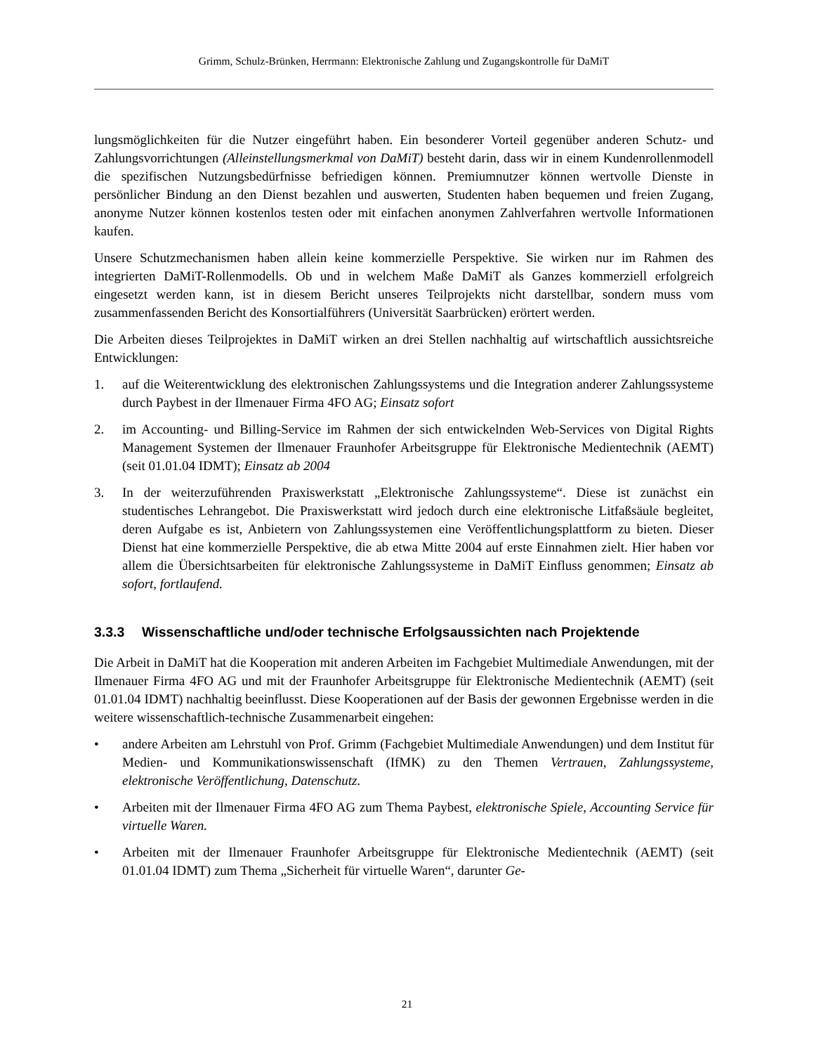Grimm, Schulz-Brünken, Herrmann: Elektronische Zahlung und Zugangskontrolle für DaMiT
lungsmöglichkeiten für die Nutzer eingeführt haben. Ein besonderer Vorteil gegenüber anderen Schutz- und Zahlungsvorrichtungen (Alleinstellungsmerkmal von DaMiT) besteht darin, dass wir in einem Kundenrollenmodell die spezifischen Nutzungsbedürfnisse befriedigen können. Premiumnutzer können wertvolle Dienste in persönlicher Bindung an den Dienst bezahlen und auswerten, Studenten haben bequemen und freien Zugang, anonyme Nutzer können kostenlos testen oder mit einfachen anonymen Zahlverfahren wertvolle Informationen kaufen.
Unsere Schutzmechanismen haben allein keine kommerzielle Perspektive. Sie wirken nur im Rahmen des integrierten DaMiT-Rollenmodells. Ob und in welchem Maße DaMiT als Ganzes kommerziell erfolgreich eingesetzt werden kann, ist in diesem Bericht unseres Teilprojekts nicht darstellbar, sondern muss vom zusammenfassenden Bericht des Konsortialführers (Universität Saarbrücken) erörtert werden.
Die Arbeiten dieses Teilprojektes in DaMiT wirken an drei Stellen nachhaltig auf wirtschaftlich aussichtsreiche Entwicklungen:
1. auf die Weiterentwicklung des elektronischen Zahlungssystems und die Integration anderer Zahlungssysteme durch Paybest in der Ilmenauer Firma 4FO AG; Einsatz sofort
2. im Accounting- und Billing-Service im Rahmen der sich entwickelnden Web-Services von Digital Rights Management Systemen der Ilmenauer Fraunhofer Arbeitsgruppe für Elektronische Medientechnik (AEMT) (seit 01.01.04 IDMT); Einsatz ab 2004
3. In der weiterzuführenden Praxiswerkstatt „Elektronische Zahlungssysteme“. Diese ist zunächst ein studentisches Lehrangebot. Die Praxiswerkstatt wird jedoch durch eine elektronische Litfaßsäule begleitet, deren Aufgabe es ist, Anbietern von Zahlungssystemen eine Veröffentlichungsplattform zu bieten. Dieser Dienst hat eine kommerzielle Perspektive, die ab etwa Mitte 2004 auf erste Einnahmen zielt. Hier haben vor allem die Übersichtsarbeiten für elektronische Zahlungssysteme in DaMiT Einfluss genommen; Einsatz ab sofort, fortlaufend.
3.3.3 Wissenschaftliche und/oder technische Erfolgsaussichten nach Projektende
Die Arbeit in DaMiT hat die Kooperation mit anderen Arbeiten im Fachgebiet Multimediale Anwendungen, mit der Ilmenauer Firma 4FO AG und mit der Fraunhofer Arbeitsgruppe für Elektronische Medientechnik (AEMT) (seit 01.01.04 IDMT) nachhaltig beeinflusst. Diese Kooperationen auf der Basis der gewonnen Ergebnisse werden in die weitere wissenschaftlich-technische Zusammenarbeit eingehen:
• andere Arbeiten am Lehrstuhl von Prof. Grimm (Fachgebiet Multimediale Anwendungen) und dem Institut für Medien- und Kommunikationswissenschaft (IfMK) zu den Themen Vertrauen, Zahlungssysteme, elektronische Veröffentlichung, Datenschutz.
• Arbeiten mit der Ilmenauer Firma 4FO AG zum Thema Paybest, elektronische Spiele, Accounting Service für virtuelle Waren.
• Arbeiten mit der Ilmenauer Fraunhofer Arbeitsgruppe für Elektronische Medientechnik (AEMT) (seit 01.01.04 IDMT) zum Thema „Sicherheit für virtuelle Waren“, darunter Ge-
21